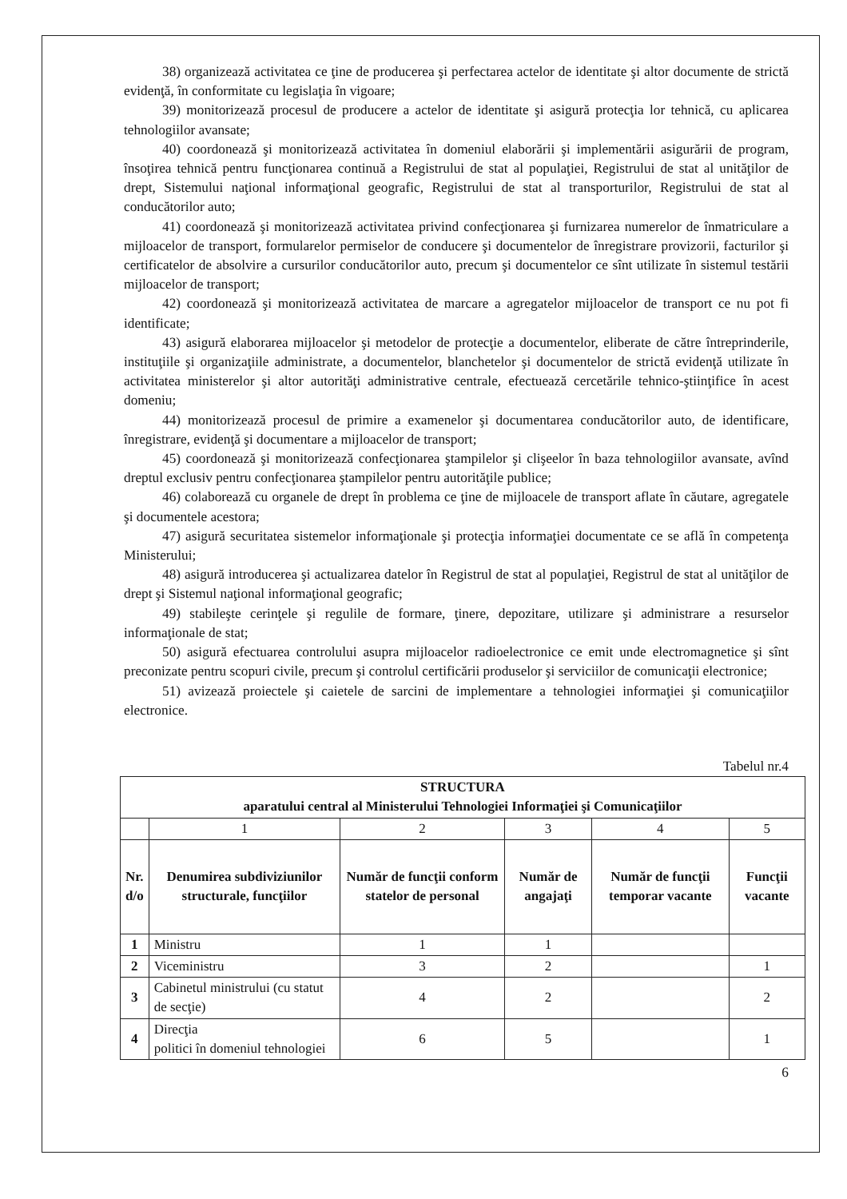38) organizează activitatea ce ţine de producerea şi perfectarea actelor de identitate şi altor documente de strictă evidenţă, în conformitate cu legislaţia în vigoare;
39) monitorizează procesul de producere a actelor de identitate şi asigură protecţia lor tehnică, cu aplicarea tehnologiilor avansate;
40) coordonează şi monitorizează activitatea în domeniul elaborării şi implementării asigurării de program, însoţirea tehnică pentru funcţionarea continuă a Registrului de stat al populaţiei, Registrului de stat al unităţilor de drept, Sistemului naţional informaţional geografic, Registrului de stat al transporturilor, Registrului de stat al conducătorilor auto;
41) coordonează şi monitorizează activitatea privind confecţionarea şi furnizarea numerelor de înmatriculare a mijloacelor de transport, formularelor permiselor de conducere şi documentelor de înregistrare provizorii, facturilor şi certificatelor de absolvire a cursurilor conducătorilor auto, precum şi documentelor ce sînt utilizate în sistemul testării mijloacelor de transport;
42) coordonează şi monitorizează activitatea de marcare a agregatelor mijloacelor de transport ce nu pot fi identificate;
43) asigură elaborarea mijloacelor şi metodelor de protecţie a documentelor, eliberate de către întreprinderile, instituţiile şi organizaţiile administrate, a documentelor, blanchetelor şi documentelor de strictă evidenţă utilizate în activitatea ministerelor şi altor autorităţi administrative centrale, efectuează cercetările tehnico-ştiinţifice în acest domeniu;
44) monitorizează procesul de primire a examenelor şi documentarea conducătorilor auto, de identificare, înregistrare, evidenţă şi documentare a mijloacelor de transport;
45) coordonează şi monitorizează confecţionarea ştampilelor şi clişeelor în baza tehnologiilor avansate, avînd dreptul exclusiv pentru confecţionarea ştampilelor pentru autorităţile publice;
46) colaborează cu organele de drept în problema ce ţine de mijloacele de transport aflate în căutare, agregatele şi documentele acestora;
47) asigură securitatea sistemelor informaţionale şi protecţia informaţiei documentate ce se află în competenţa Ministerului;
48) asigură introducerea şi actualizarea datelor în Registrul de stat al populaţiei, Registrul de stat al unităţilor de drept şi Sistemul naţional informaţional geografic;
49) stabileşte cerinţele şi regulile de formare, ţinere, depozitare, utilizare şi administrare a resurselor informaţionale de stat;
50) asigură efectuarea controlului asupra mijloacelor radioelectronice ce emit unde electromagnetice şi sînt preconizate pentru scopuri civile, precum şi controlul certificării produselor şi serviciilor de comunicaţii electronice;
51) avizează proiectele şi caietele de sarcini de implementare a tehnologiei informaţiei şi comunicaţiilor electronice.
Tabelul nr.4
| STRUCTURA aparatului central al Ministerului Tehnologiei Informaţiei şi Comunicaţiilor | | | | | |
| --- | --- | --- | --- | --- | --- |
| | 1 | 2 | 3 | 4 | 5 |
| Nr. d/o | Denumirea subdiviziunilor structurale, funcţiilor | Număr de funcţii conform statelor de personal | Număr de angajaţi | Număr de funcţii temporar vacante | Funcţii vacante |
| 1 | Ministru | 1 | 1 | | |
| 2 | Viceministru | 3 | 2 | | 1 |
| 3 | Cabinetul ministrului (cu statut de secţie) | 4 | 2 | | 2 |
| 4 | Direcţia politici în domeniul tehnologiei | 6 | 5 | | 1 |
6